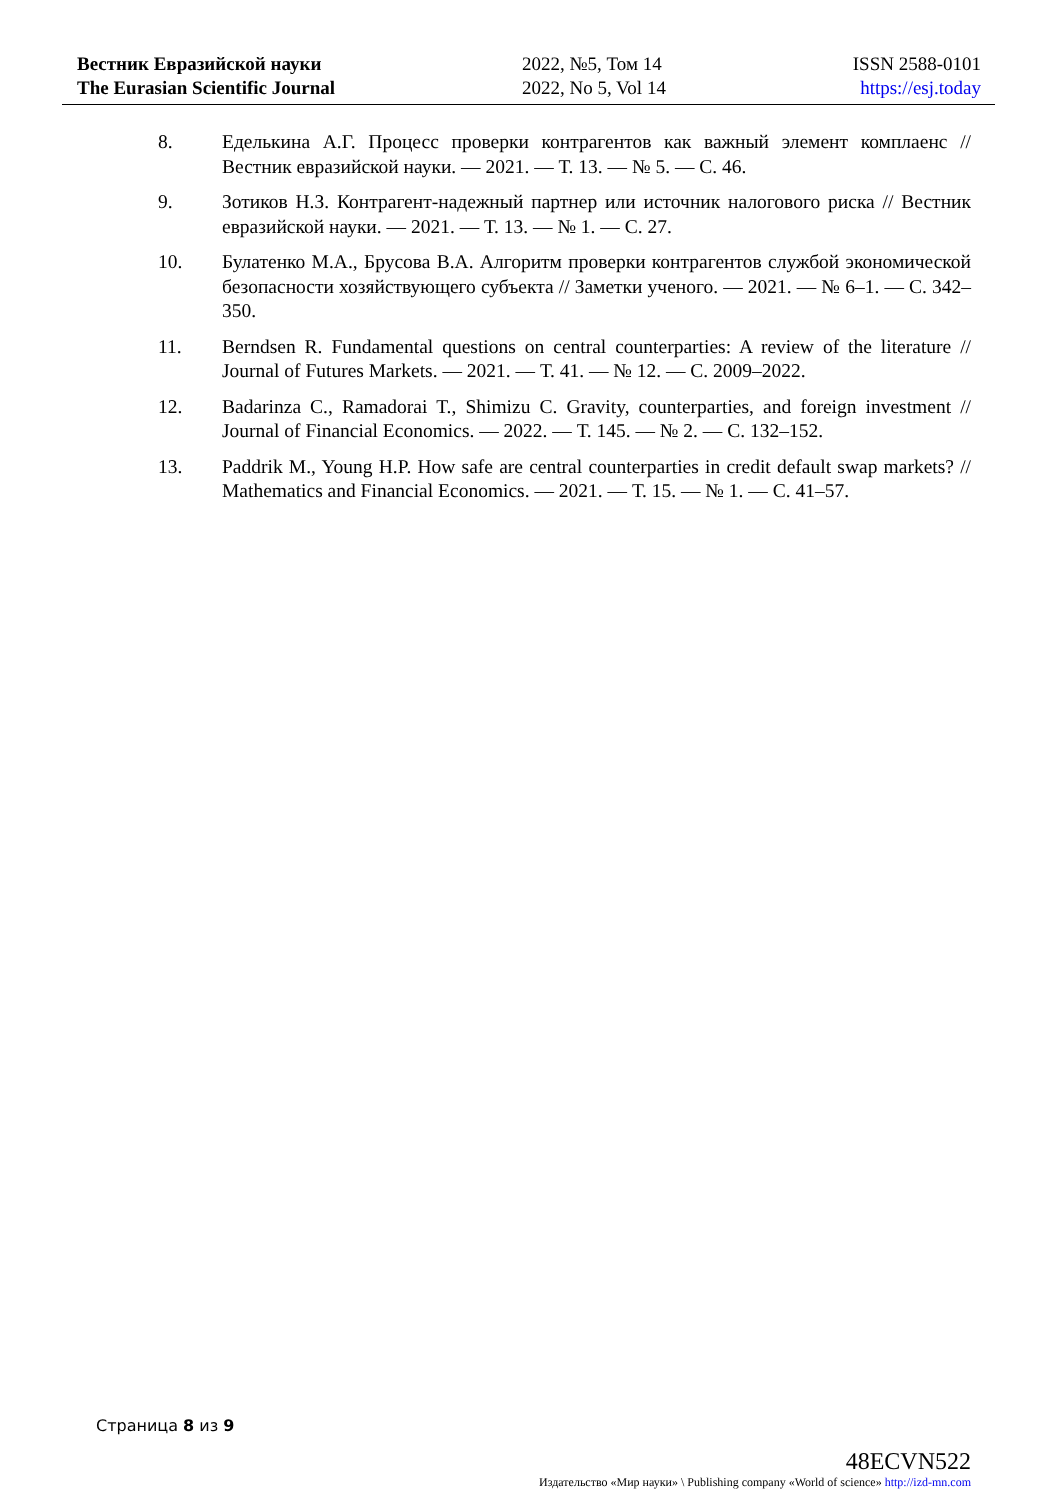Вестник Евразийской науки
The Eurasian Scientific Journal
2022, №5, Том 14
2022, No 5, Vol 14
ISSN 2588-0101
https://esj.today
8. Еделькина А.Г. Процесс проверки контрагентов как важный элемент комплаенс // Вестник евразийской науки. — 2021. — Т. 13. — № 5. — С. 46.
9. Зотиков Н.З. Контрагент-надежный партнер или источник налогового риска // Вестник евразийской науки. — 2021. — Т. 13. — № 1. — С. 27.
10. Булатенко М.А., Брусова В.А. Алгоритм проверки контрагентов службой экономической безопасности хозяйствующего субъекта // Заметки ученого. — 2021. — № 6–1. — С. 342–350.
11. Berndsen R. Fundamental questions on central counterparties: A review of the literature // Journal of Futures Markets. — 2021. — Т. 41. — № 12. — С. 2009–2022.
12. Badarinza C., Ramadorai T., Shimizu C. Gravity, counterparties, and foreign investment // Journal of Financial Economics. — 2022. — Т. 145. — № 2. — С. 132–152.
13. Paddrik M., Young H.P. How safe are central counterparties in credit default swap markets? // Mathematics and Financial Economics. — 2021. — Т. 15. — № 1. — С. 41–57.
Страница 8 из 9
48ECVN522
Издательство «Мир науки» \ Publishing company «World of science» http://izd-mn.com